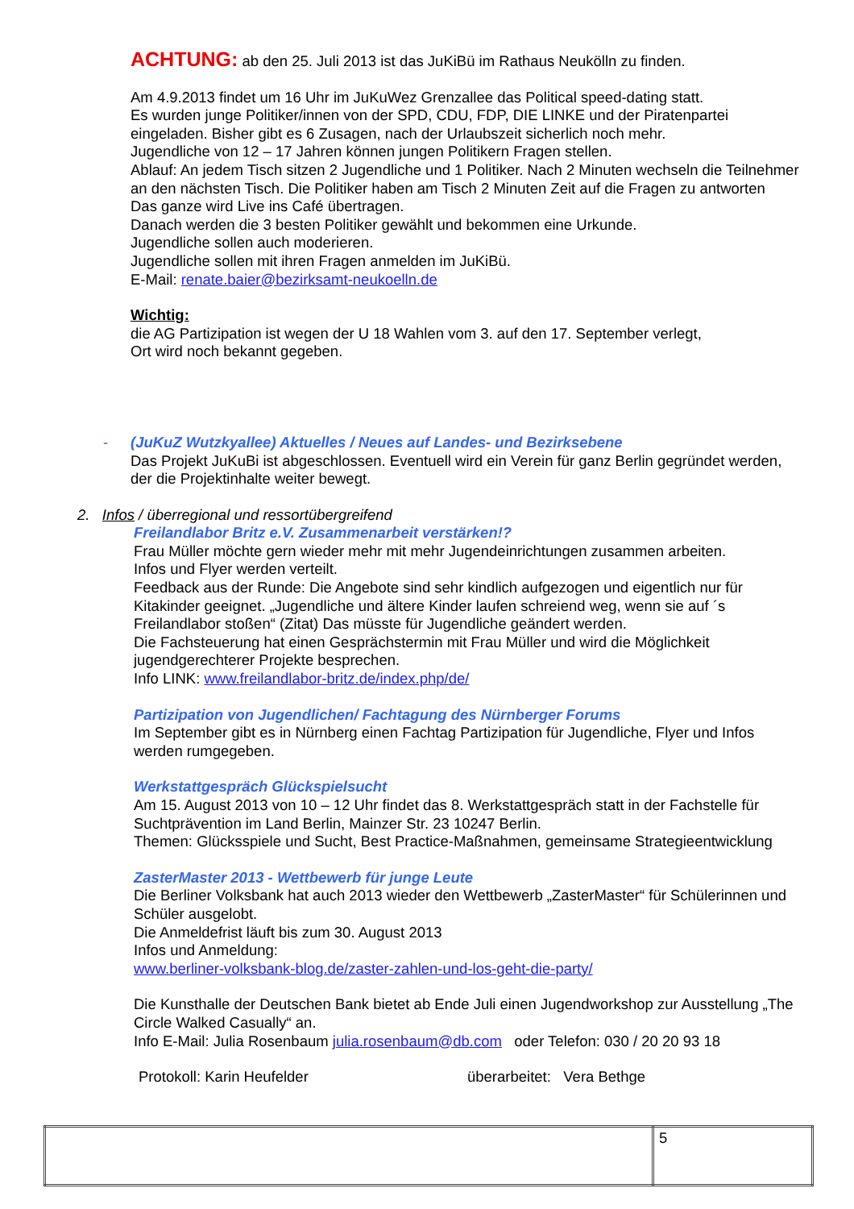ACHTUNG: ab den 25. Juli 2013 ist das JuKiBü im Rathaus Neukölln zu finden.
Am 4.9.2013 findet um 16 Uhr im JuKuWez Grenzallee das Political speed-dating statt.
Es wurden junge Politiker/innen von der SPD, CDU, FDP, DIE LINKE und der Piratenpartei eingeladen. Bisher gibt es 6 Zusagen, nach der Urlaubszeit sicherlich noch mehr.
Jugendliche von 12 – 17 Jahren können jungen Politikern Fragen stellen.
Ablauf: An jedem Tisch sitzen 2 Jugendliche und 1 Politiker. Nach 2 Minuten wechseln die Teilnehmer an den nächsten Tisch. Die Politiker haben am Tisch 2 Minuten Zeit auf die Fragen zu antworten
Das ganze wird Live ins Café übertragen.
Danach werden die 3 besten Politiker gewählt und bekommen eine Urkunde.
Jugendliche sollen auch moderieren.
Jugendliche sollen mit ihren Fragen anmelden im JuKiBü.
E-Mail: renate.baier@bezirksamt-neukoelln.de
Wichtig:
die AG Partizipation ist wegen der U 18 Wahlen vom 3. auf den 17. September verlegt,
Ort wird noch bekannt gegeben.
- (JuKuZ Wutzkyallee) Aktuelles / Neues auf Landes- und Bezirksebene
Das Projekt JuKuBi ist abgeschlossen. Eventuell wird ein Verein für ganz Berlin gegründet werden, der die Projektinhalte weiter bewegt.
2. Infos / überregional und ressortübergreifend
Freilandlabor Britz e.V. Zusammenarbeit verstärken!?
Frau Müller möchte gern wieder mehr mit mehr Jugendeinrichtungen zusammen arbeiten.
Infos und Flyer werden verteilt.
Feedback aus der Runde: Die Angebote sind sehr kindlich aufgezogen und eigentlich nur für Kitakinder geeignet. „Jugendliche und ältere Kinder laufen schreiend weg, wenn sie auf ´s Freilandlabor stoßen“ (Zitat) Das müsste für Jugendliche geändert werden.
Die Fachsteuerung hat einen Gesprächstermin mit Frau Müller und wird die Möglichkeit jugendgerechterer Projekte besprechen.
Info LINK: www.freilandlabor-britz.de/index.php/de/
Partizipation von Jugendlichen/ Fachtagung des Nürnberger Forums
Im September gibt es in Nürnberg einen Fachtag Partizipation für Jugendliche, Flyer und Infos werden rumgegeben.
Werkstattgespräch Glückspielsucht
Am 15. August 2013 von 10 – 12 Uhr findet das 8. Werkstattgespräch statt in der Fachstelle für Suchtprävention im Land Berlin, Mainzer Str. 23 10247 Berlin.
Themen: Glücksspiele und Sucht, Best Practice-Maßnahmen, gemeinsame Strategieentwicklung
ZasterMaster 2013 - Wettbewerb für junge Leute
Die Berliner Volksbank hat auch 2013 wieder den Wettbewerb „ZasterMaster“ für Schülerinnen und Schüler ausgelobt.
Die Anmeldefrist läuft bis zum 30. August 2013
Infos und Anmeldung:
www.berliner-volksbank-blog.de/zaster-zahlen-und-los-geht-die-party/
Die Kunsthalle der Deutschen Bank bietet ab Ende Juli einen Jugendworkshop zur Ausstellung „The Circle Walked Casually“ an.
Info E-Mail: Julia Rosenbaum julia.rosenbaum@db.com oder Telefon: 030 / 20 20 93 18
Protokoll: Karin Heufelder überarbeitet: Vera Bethge
| | 5 |